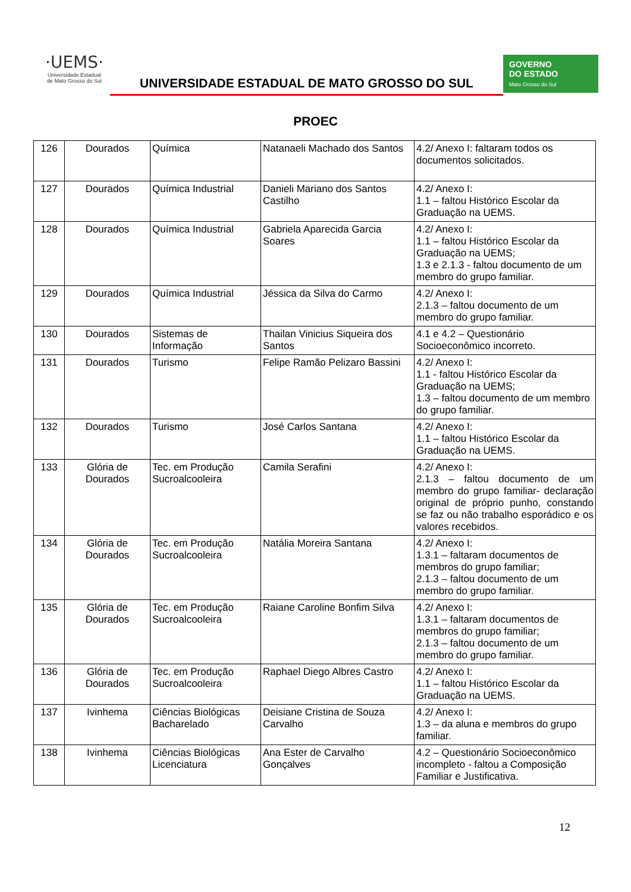·UEMS·
Universidade Estadual
de Mato Grosso do Sul
UNIVERSIDADE ESTADUAL DE MATO GROSSO DO SUL
GOVERNO
DO ESTADO
Mato Grosso do Sul
PROEC
| 126 | Dourados | Química | Natanaeli Machado dos Santos | 4.2/ Anexo I: faltaram todos os documentos solicitados. |
| 127 | Dourados | Química Industrial | Danieli Mariano dos Santos Castilho | 4.2/ Anexo I: 1.1 – faltou Histórico Escolar da Graduação na UEMS. |
| 128 | Dourados | Química Industrial | Gabriela Aparecida Garcia Soares | 4.2/ Anexo I: 1.1 – faltou Histórico Escolar da Graduação na UEMS; 1.3 e 2.1.3 - faltou documento de um membro do grupo familiar. |
| 129 | Dourados | Química Industrial | Jéssica da Silva do Carmo | 4.2/ Anexo I: 2.1.3 – faltou documento de um membro do grupo familiar. |
| 130 | Dourados | Sistemas de Informação | Thailan Vinicius Siqueira dos Santos | 4.1 e 4.2 – Questionário Socioeconômico incorreto. |
| 131 | Dourados | Turismo | Felipe Ramão Pelizaro Bassini | 4.2/ Anexo I: 1.1 - faltou Histórico Escolar da Graduação na UEMS; 1.3 – faltou documento de um membro do grupo familiar. |
| 132 | Dourados | Turismo | José Carlos Santana | 4.2/ Anexo I: 1.1 – faltou Histórico Escolar da Graduação na UEMS. |
| 133 | Glória de Dourados | Tec. em Produção Sucroalcooleira | Camila Serafini | 4.2/ Anexo I: 2.1.3 – faltou documento de um membro do grupo familiar- declaração original de próprio punho, constando se faz ou não trabalho esporádico e os valores recebidos. |
| 134 | Glória de Dourados | Tec. em Produção Sucroalcooleira | Natália Moreira Santana | 4.2/ Anexo I: 1.3.1 – faltaram documentos de membros do grupo familiar; 2.1.3 – faltou documento de um membro do grupo familiar. |
| 135 | Glória de Dourados | Tec. em Produção Sucroalcooleira | Raiane Caroline Bonfim Silva | 4.2/ Anexo I: 1.3.1 – faltaram documentos de membros do grupo familiar; 2.1.3 – faltou documento de um membro do grupo familiar. |
| 136 | Glória de Dourados | Tec. em Produção Sucroalcooleira | Raphael Diego Albres Castro | 4.2/ Anexo I: 1.1 – faltou Histórico Escolar da Graduação na UEMS. |
| 137 | Ivinhema | Ciências Biológicas Bacharelado | Deisiane Cristina de Souza Carvalho | 4.2/ Anexo I: 1.3 – da aluna e membros do grupo familiar. |
| 138 | Ivinhema | Ciências Biológicas Licenciatura | Ana Ester de Carvalho Gonçalves | 4.2 – Questionário Socioeconômico incompleto - faltou a Composição Familiar e Justificativa. |
12